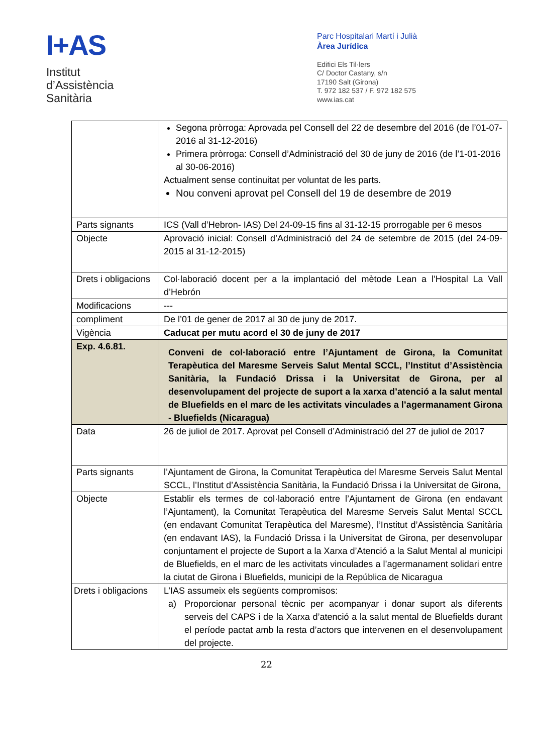I+AS
Institut
d’Assistència
Sanitària
Parc Hospitalari Martí i Julià
Àrea Jurídica
Edifici Els Til·lers
C/ Doctor Castany, s/n
17190 Salt (Girona)
T. 972 182 537 / F. 972 182 575
www.ias.cat
| | Segona pròrroga: Aprovada pel Consell del 22 de desembre del 2016 (de l’01-07-2016 al 31-12-2016) Primera pròrroga: Consell d’Administració del 30 de juny de 2016 (de l’1-01-2016 al 30-06-2016) Actualment sense continuitat per voluntat de les parts. Nou conveni aprovat pel Consell del 19 de desembre de 2019 |
| Parts signants | ICS (Vall d’Hebron- IAS) Del 24-09-15 fins al 31-12-15 prorrogable per 6 mesos |
| Objecte | Aprovació inicial: Consell d’Administració del 24 de setembre de 2015 (del 24-09-2015 al 31-12-2015) |
| Drets i obligacions | Col·laboració docent per a la implantació del mètode Lean a l’Hospital La Vall d’Hebrón |
| Modificacions | --- |
| compliment | De l’01 de gener de 2017 al 30 de juny de 2017. |
| Vigència | Caducat per mutu acord el 30 de juny de 2017 |
| Exp. 4.6.81. | Conveni de col·laboració entre l’Ajuntament de Girona, la Comunitat Terapèutica del Maresme Serveis Salut Mental SCCL, l’Institut d’Assistència Sanitària, la Fundació Drissa i la Universitat de Girona, per al desenvolupament del projecte de suport a la xarxa d’atenció a la salut mental de Bluefields en el marc de les activitats vinculades a l’agermanament Girona - Bluefields (Nicaragua) |
| Data | 26 de juliol de 2017. Aprovat pel Consell d’Administració del 27 de juliol de 2017 |
| Parts signants | l’Ajuntament de Girona, la Comunitat Terapèutica del Maresme Serveis Salut Mental SCCL, l’Institut d’Assistència Sanitària, la Fundació Drissa i la Universitat de Girona, |
| Objecte | Establir els termes de col·laboració entre l’Ajuntament de Girona (en endavant l’Ajuntament), la Comunitat Terapèutica del Maresme Serveis Salut Mental SCCL (en endavant Comunitat Terapèutica del Maresme), l’Institut d’Assistència Sanitària (en endavant IAS), la Fundació Drissa i la Universitat de Girona, per desenvolupar conjuntament el projecte de Suport a la Xarxa d’Atenció a la Salut Mental al municipi de Bluefields, en el marc de les activitats vinculades a l’agermanament solidari entre la ciutat de Girona i Bluefields, municipi de la República de Nicaragua |
| Drets i obligacions | L’IAS assumeix els següents compromisos: a) Proporcionar personal tècnic per acompanyar i donar suport als diferents serveis del CAPS i de la Xarxa d’atenció a la salut mental de Bluefields durant el període pactat amb la resta d’actors que intervenen en el desenvolupament del projecte. |
22